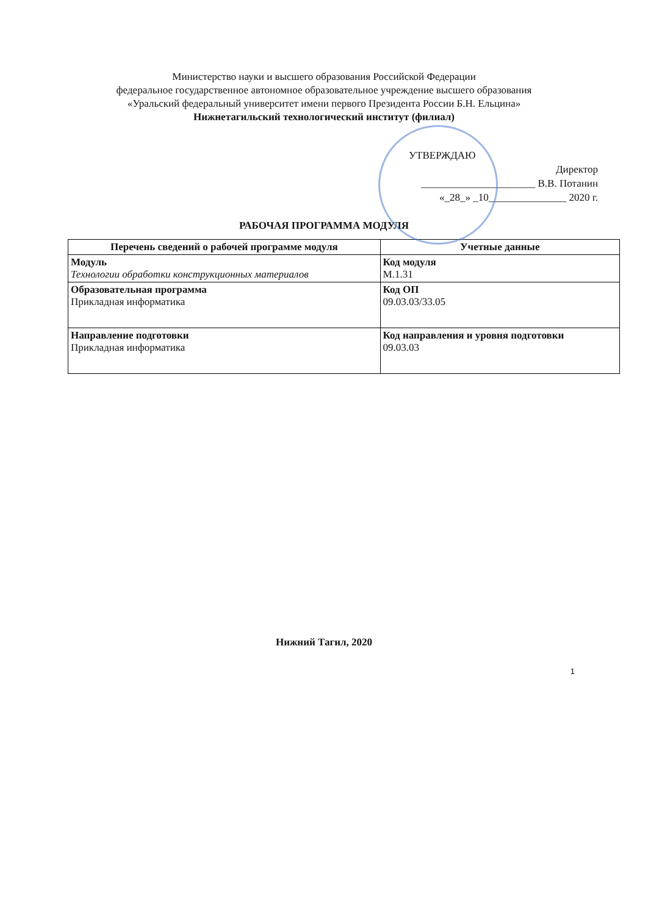Министерство науки и высшего образования Российской Федерации
федеральное государственное автономное образовательное учреждение высшего образования
«Уральский федеральный университет имени первого Президента России Б.Н. Ельцина»
Нижнетагильский технологический институт (филиал)
УТВЕРЖДАЮ
Директор
______________________ В.В. Потанин
«_28_» _10_______________ 2020 г.
РАБОЧАЯ ПРОГРАММА МОДУЛЯ
| Перечень сведений о рабочей программе модуля | Учетные данные |
| --- | --- |
| Модуль Технологии обработки конструкционных материалов | Код модуля М.1.31 |
| Образовательная программа Прикладная информатика | Код ОП 09.03.03/33.05 |
| Направление подготовки Прикладная информатика | Код направления и уровня подготовки 09.03.03 |
Нижний Тагил, 2020
1